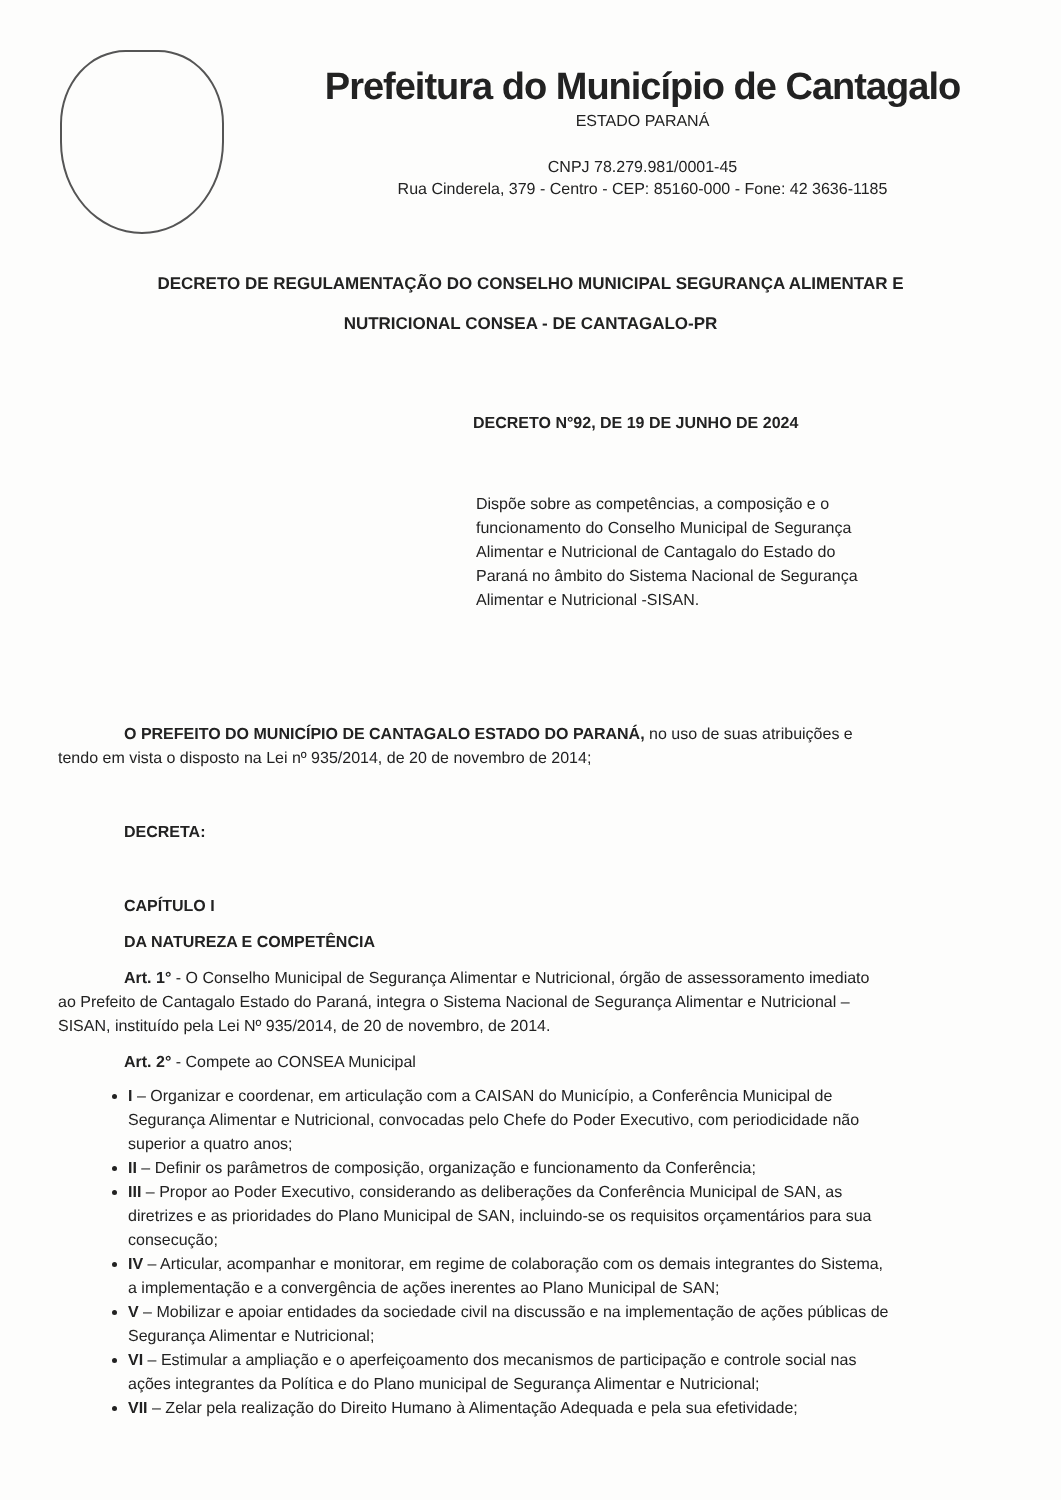Prefeitura do Município de Cantagalo
ESTADO PARANÁ
CNPJ 78.279.981/0001-45
Rua Cinderela, 379 - Centro - CEP: 85160-000 - Fone: 42 3636-1185
DECRETO DE REGULAMENTAÇÃO DO CONSELHO MUNICIPAL SEGURANÇA ALIMENTAR E
NUTRICIONAL CONSEA - DE CANTAGALO-PR
DECRETO N°92, DE 19 DE JUNHO DE 2024
Dispõe sobre as competências, a composição e o funcionamento do Conselho Municipal de Segurança Alimentar e Nutricional de Cantagalo do Estado do Paraná no âmbito do Sistema Nacional de Segurança Alimentar e Nutricional -SISAN.
O PREFEITO DO MUNICÍPIO DE CANTAGALO ESTADO DO PARANÁ, no uso de suas atribuições e tendo em vista o disposto na Lei nº 935/2014, de 20 de novembro de 2014;
DECRETA:
CAPÍTULO I
DA NATUREZA E COMPETÊNCIA
Art. 1° - O Conselho Municipal de Segurança Alimentar e Nutricional, órgão de assessoramento imediato ao Prefeito de Cantagalo Estado do Paraná, integra o Sistema Nacional de Segurança Alimentar e Nutricional – SISAN, instituído pela Lei Nº 935/2014, de 20 de novembro, de 2014.
Art. 2° - Compete ao CONSEA Municipal
I – Organizar e coordenar, em articulação com a CAISAN do Município, a Conferência Municipal de Segurança Alimentar e Nutricional, convocadas pelo Chefe do Poder Executivo, com periodicidade não superior a quatro anos;
II – Definir os parâmetros de composição, organização e funcionamento da Conferência;
III – Propor ao Poder Executivo, considerando as deliberações da Conferência Municipal de SAN, as diretrizes e as prioridades do Plano Municipal de SAN, incluindo-se os requisitos orçamentários para sua consecução;
IV – Articular, acompanhar e monitorar, em regime de colaboração com os demais integrantes do Sistema, a implementação e a convergência de ações inerentes ao Plano Municipal de SAN;
V – Mobilizar e apoiar entidades da sociedade civil na discussão e na implementação de ações públicas de Segurança Alimentar e Nutricional;
VI – Estimular a ampliação e o aperfeiçoamento dos mecanismos de participação e controle social nas ações integrantes da Política e do Plano municipal de Segurança Alimentar e Nutricional;
VII – Zelar pela realização do Direito Humano à Alimentação Adequada e pela sua efetividade;